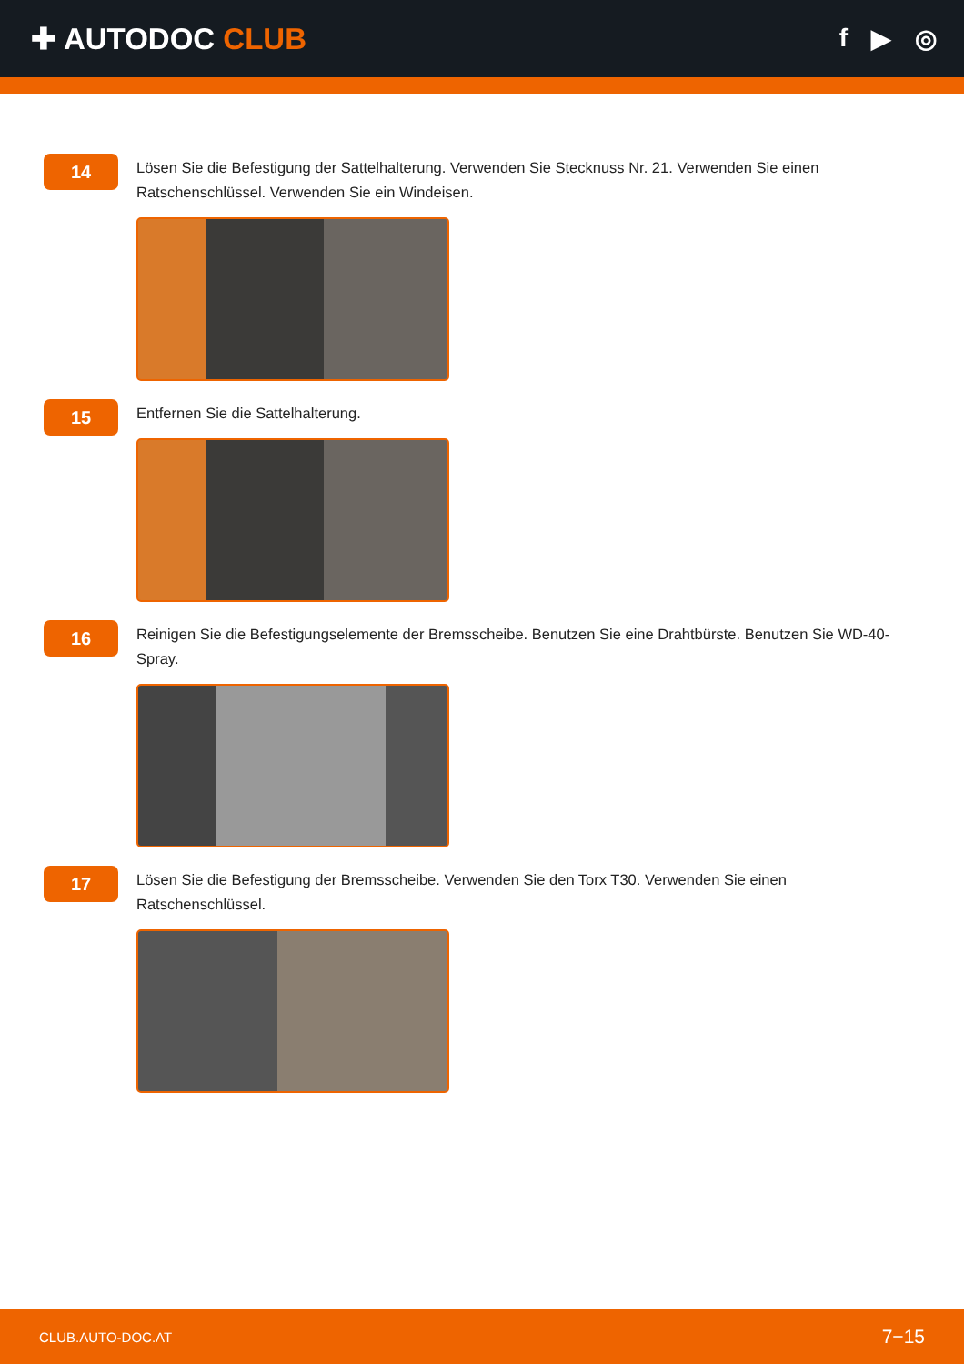✚ AUTODOC CLUB
f ▶ ◎
14
Lösen Sie die Befestigung der Sattelhalterung. Verwenden Sie Stecknuss Nr. 21. Verwenden Sie einen Ratschenschlüssel. Verwenden Sie ein Windeisen.
15
Entfernen Sie die Sattelhalterung.
16
Reinigen Sie die Befestigungselemente der Bremsscheibe. Benutzen Sie eine Drahtbürste. Benutzen Sie WD-40-Spray.
17
Lösen Sie die Befestigung der Bremsscheibe. Verwenden Sie den Torx T30. Verwenden Sie einen Ratschenschlüssel.
CLUB.AUTO-DOC.AT 7−15